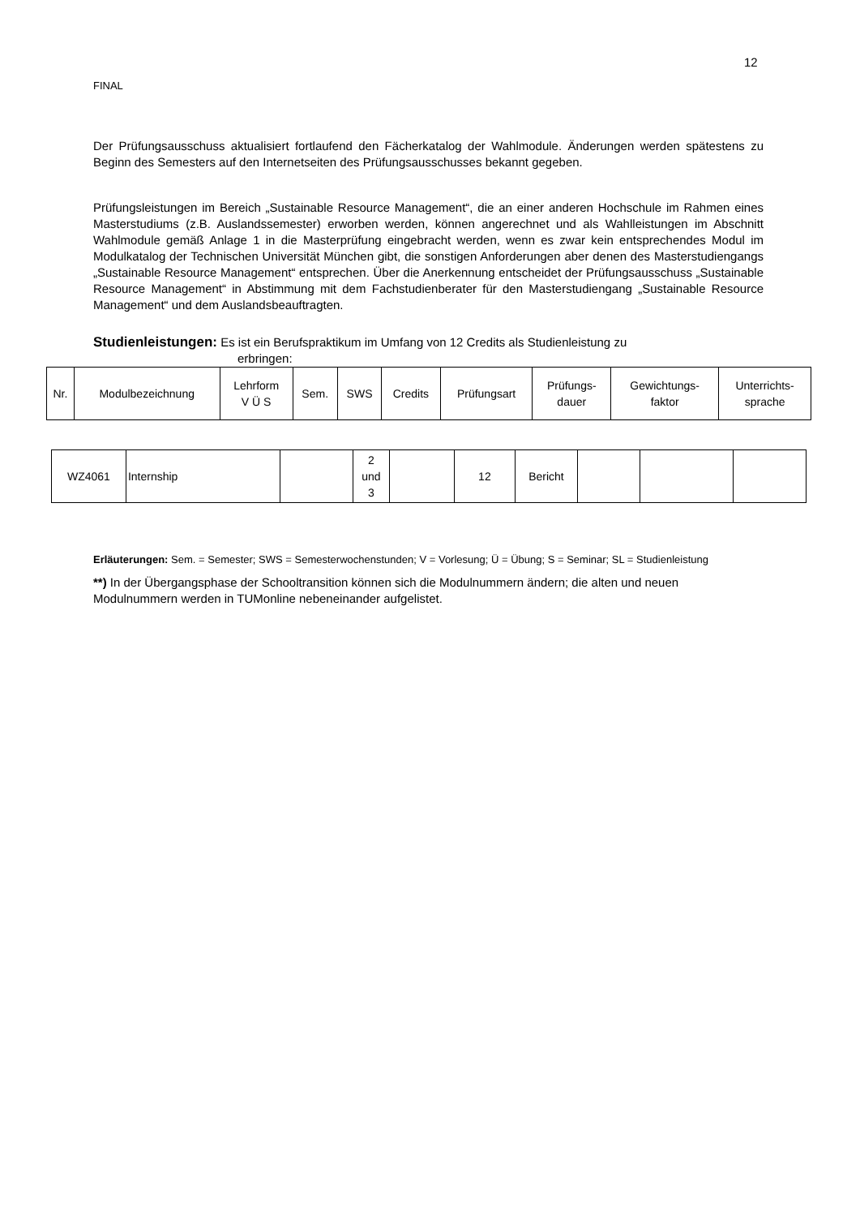12
FINAL
Der Prüfungsausschuss aktualisiert fortlaufend den Fächerkatalog der Wahlmodule. Änderungen werden spätestens zu Beginn des Semesters auf den Internetseiten des Prüfungsausschusses bekannt gegeben.
Prüfungsleistungen im Bereich „Sustainable Resource Management“, die an einer anderen Hochschule im Rahmen eines Masterstudiums (z.B. Auslandssemester) erworben werden, können angerechnet und als Wahlleistungen im Abschnitt Wahlmodule gemäß Anlage 1 in die Masterprüfung eingebracht werden, wenn es zwar kein entsprechendes Modul im Modulkatalog der Technischen Universität München gibt, die sonstigen Anforderungen aber denen des Masterstudiengangs „Sustainable Resource Management“ entsprechen. Über die Anerkennung entscheidet der Prüfungsausschuss „Sustainable Resource Management“ in Abstimmung mit dem Fachstudienberater für den Masterstudiengang „Sustainable Resource Management“ und dem Auslandsbeauftragten.
Studienleistungen: Es ist ein Berufspraktikum im Umfang von 12 Credits als Studienleistung zu
erbringen:
| Nr. | Modulbezeichnung | Lehrform V Ü S | Sem. | SWS | Credits | Prüfungsart | Prüfungs- dauer | Gewichtungs- faktor | Unterrichts- sprache |
| --- | --- | --- | --- | --- | --- | --- | --- | --- | --- |
| WZ4061 | Internship | | 2 und 3 | | 12 | Bericht | | | |
Erläuterungen: Sem. = Semester; SWS = Semesterwochenstunden; V = Vorlesung; Ü = Übung; S = Seminar; SL = Studienleistung
**) In der Übergangsphase der Schooltransition können sich die Modulnummern ändern; die alten und neuen Modulnummern werden in TUMonline nebeneinander aufgelistet.